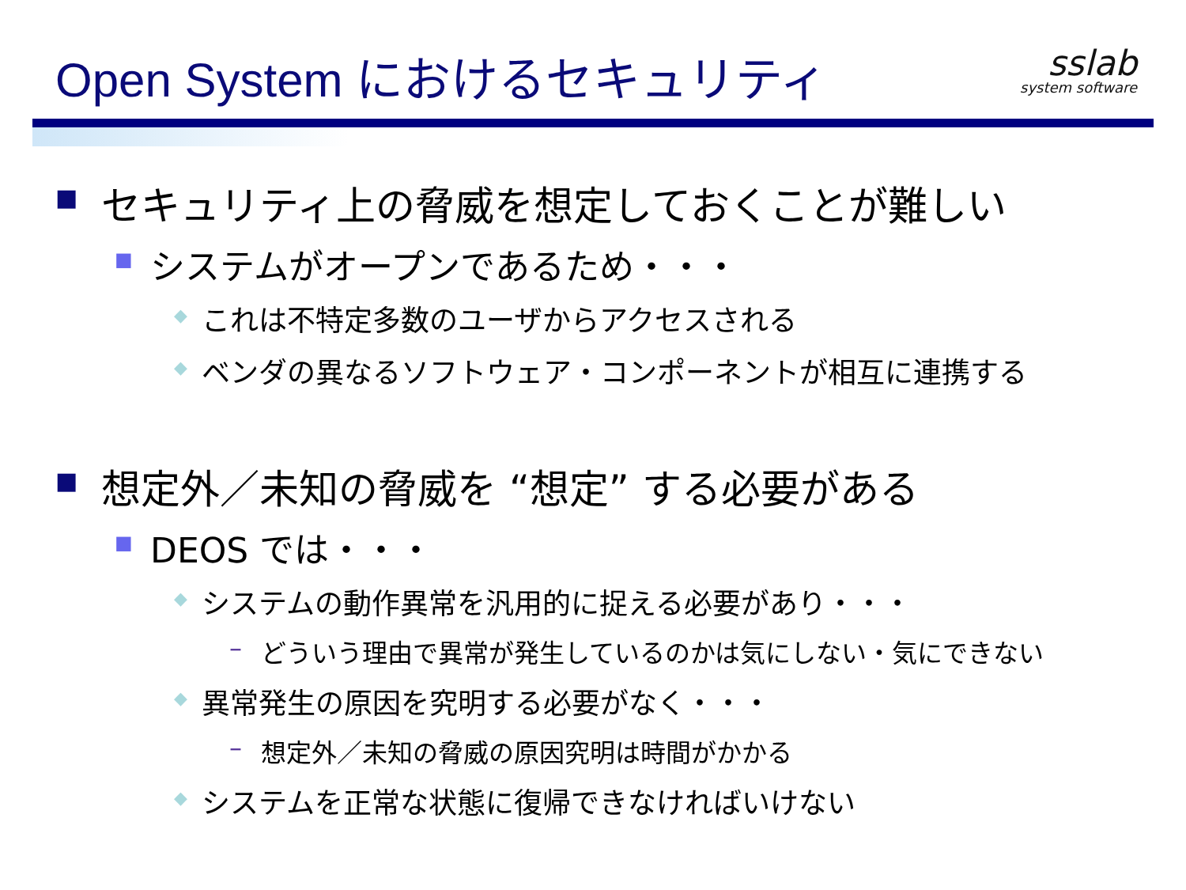Open System におけるセキュリティ sslab
system software
■ セキュリティ上の脅威を想定しておくことが難しい
■ システムがオープンであるため・・・
◆ これは不特定多数のユーザからアクセスされる
◆ ベンダの異なるソフトウェア・コンポーネントが相互に連携する
■ 想定外／未知の脅威を “想定” する必要がある
■ DEOS では・・・
◆ システムの動作異常を汎用的に捉える必要があり・・・
– どういう理由で異常が発生しているのかは気にしない・気にできない
◆ 異常発生の原因を究明する必要がなく・・・
– 想定外／未知の脅威の原因究明は時間がかかる
◆ システムを正常な状態に復帰できなければいけない